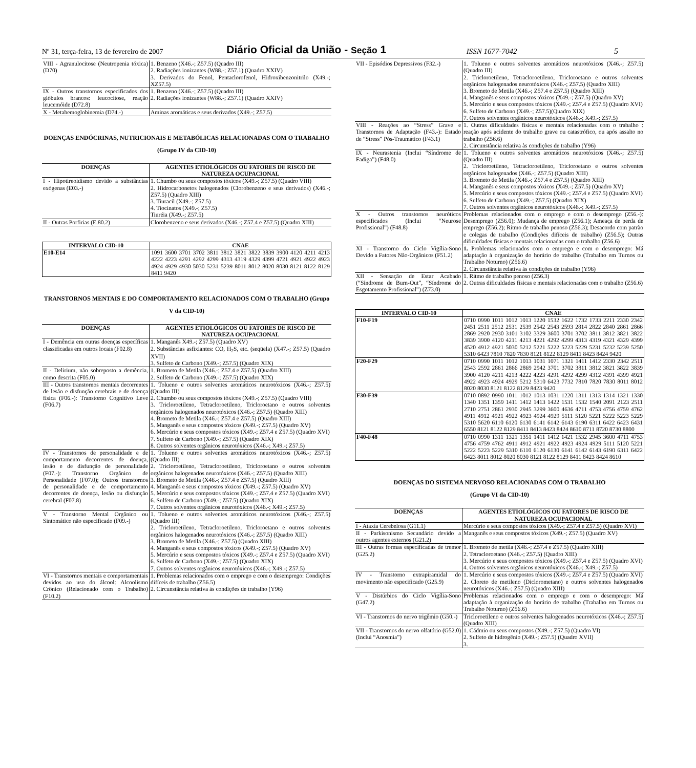Nº 31, terça-feira, 13 de fevereiro de 2007
Diário Oficial da União - Seção 1
ISSN 1677-7042
5
| VIII - Agranulocitose (Neutropenia tóxica) (D70) | 1. Benzeno (X46.-; Z57.5) (Quadro III) 2. Radiações ionizantes (W88.-; Z57.1) (Quadro XXIV) 3. Derivados do Fenol, Pentaclorofenol, Hidroxibenzonitrilo (X49.-; XZ57.5) |
| IX - Outros transtornos especificados dos glóbulos brancos: leucocitose, reação leucemóide (D72.8) | 1. Benzeno (X46.-; Z57.5) (Quadro III) 2. Radiações ionizantes (W88.-; Z57.1) (Quadro XXIV) |
| X - Metahemoglobinemia (D74.-) | Aminas aromáticas e seus derivados (X49.-; Z57.5) |
DOENÇAS ENDÓCRINAS, NUTRICIONAIS E METABÓLICAS RELACIONADAS COM O TRABALHO (Grupo IV da CID-10)
| DOENÇAS | AGENTES ETIOLÓGICOS OU FATORES DE RISCO DE NATUREZA OCUPACIONAL |
| --- | --- |
| I - Hipotireoidismo devido a substâncias exógenas (E03.-) | 1. Chumbo ou seus compostos tóxicos (X49.-; Z57.5) (Quadro VIII) 2. Hidrocarbonetos halogenados (Clorobenzeno e seus derivados) (X46.-; Z57.5) (Quadro XIII) 3. Tiuracil (X49.-; Z57.5) 4. Tiocinatos (X49.-; Z57.5) Tiuréia (X49.-; Z57.5) |
| II - Outras Porfirias (E.80.2) | Clorobenzeno e seus derivados (X46.-; Z57.4 e Z57.5) (Quadro XIII) |
| INTERVALO CID-10 | CNAE |
| --- | --- |
| E10-E14 | 1091 3600 3701 3702 3811 3812 3821 3822 3839 3900 4120 4211 4213 4222 4223 4291 4292 4299 4313 4319 4329 4399 4721 4921 4922 4923 4924 4929 4930 5030 5231 5239 8011 8012 8020 8030 8121 8122 8129 8411 9420 |
TRANSTORNOS MENTAIS E DO COMPORTAMENTO RELACIONADOS COM O TRABALHO (Grupo V da CID-10)
| DOENÇAS | AGENTES ETIOLÓGICOS OU FATORES DE RISCO DE NATUREZA OCUPACIONAL |
| --- | --- |
| I - Demência em outras doenças específicas classificadas em outros locais (F02.8) | 1. Manganês X49.-; Z57.5) (Quadro XV) 2. Substâncias asfixiantes: CO, H<sub>2</sub>S, etc. (seqüela) (X47.-; Z57.5) (Quadro XVII) 3. Sulfeto de Carbono (X49.-; Z57.5) (Quadro XIX) |
| II - Delirium, não sobreposto a demência, como descrita (F05.0) | 1. Brometo de Metila (X46.-; Z57.4 e Z57.5) (Quadro XIII) 2. Sulfeto de Carbono (X49.-; Z57.5) (Quadro XIX) |
| III - Outros transtornos mentais decorrentes de lesão e disfunção cerebrais e de doença física (F06.-): Transtorno Cognitivo Leve (F06.7) | 1. Tolueno e outros solventes aromáticos neurotóxicos (X46.-; Z57.5) (Quadro III) 2. Chumbo ou seus compostos tóxicos (X49.-; Z57.5) (Quadro VIII) 3. Tricloroetileno, Tetracloroetileno, Tricloroetano e outros solventes orgânicos halogenados neurotóxicos (X46.-; Z57.5) (Quadro XIII) 4. Brometo de Metila (X46.-; Z57.4 e Z57.5) (Quadro XIII) 5. Manganês e seus compostos tóxicos (X49.-; Z57.5) (Quadro XV) 6. Mercúrio e seus compostos tóxicos (X49.-; Z57.4 e Z57.5) (Quadro XVI) 7. Sulfeto de Carbono (X49.-; Z57.5) (Quadro XIX) 8. Outros solventes orgânicos neurotóxicos (X46.-; X49.-; Z57.5) |
| IV - Transtornos de personalidade e de comportamento decorrentes de doença, lesão e de disfunção de personalidade (F07.-): Transtorno Orgânico de Personalidade (F07.0); Outros transtornos de personalidade e de comportamento decorrentes de doença, lesão ou disfunção cerebral (F07.8) | 1. Tolueno e outros solventes aromáticos neurotóxicos (X46.-; Z57.5) (Quadro III) 2. Tricloroetileno, Tetracloroetileno, Tricloroetano e outros solventes orgânicos halogenados neurotóxicos (X46.-; Z57.5) (Quadro XIII) 3. Brometo de Metila (X46.-; Z57.4 e Z57.5) (Quadro XIII) 4. Manganês e seus compostos tóxicos (X49.-; Z57.5) (Quadro XV) 5. Mercúrio e seus compostos tóxicos (X49.-; Z57.4 e Z57.5) (Quadro XVI) 6. Sulfeto de Carbono (X49.-; Z57.5) (Quadro XIX) 7. Outros solventes orgânicos neurotóxicos (X46.-; X49.-; Z57.5) |
| V - Transtorno Mental Orgânico ou Sintomático não especificado (F09.-) | 1. Tolueno e outros solventes aromáticos neurotóxicos (X46.-; Z57.5) (Quadro III) 2. Tricloroetileno, Tetracloroetileno, Tricloroetano e outros solventes orgânicos halogenados neurotóxicos (X46.-; Z57.5) (Quadro XIII) 3. Brometo de Metila (X46.-; Z57.5) (Quadro XIII) 4. Manganês e seus compostos tóxicos (X49.-; Z57.5) (Quadro XV) 5. Mercúrio e seus compostos tóxicos (X49.-; Z57.4 e Z57.5) (Quadro XVI) 6. Sulfeto de Carbono (X49.-; Z57.5) (Quadro XIX) 7. Outros solventes orgânicos neurotóxicos (X46.-; X49.-; Z57.5) |
| VI - Transtornos mentais e comportamentais devidos ao uso do álcool: Alcoolismo Crônico (Relacionado com o Trabalho) (F10.2) | 1. Problemas relacionados com o emprego e com o desemprego: Condições difíceis de trabalho (Z56.5) 2. Circunstância relativa às condições de trabalho (Y96) |
| VII - Episódios Depressivos (F32.-) | 1. Tolueno e outros solventes aromáticos neurotóxicos (X46.-; Z57.5) (Quadro III) 2. Tricloroetileno, Tetracloroetileno, Tricloroetano e outros solventes orgânicos halogenados neurotóxicos (X46.-; Z57.5) (Quadro XIII) 3. Brometo de Metila (X46.-; Z57.4 e Z57.5) (Quadro XIII) 4. Manganês e seus compostos tóxicos (X49.-; Z57.5) (Quadro XV) 5. Mercúrio e seus compostos tóxicos (X49.-; Z57.4 e Z57.5) (Quadro XVI) 6. Sulfeto de Carbono (X49.-; Z57.5)(Quadro XIX) 7. Outros solventes orgânicos neurotóxicos (X46.-; X49.-; Z57.5) |
| VIII - Reações ao “Stress” Grave e Transtornos de Adaptação (F43.-): Estado de “Stress” Pós-Traumático (F43.1) | 1. Outras dificuldades físicas e mentais relacionadas com o trabalho : reação após acidente do trabalho grave ou catastrófico, ou após assalto no trabalho (Z56.6) 2. Circunstância relativa às condições de trabalho (Y96) |
| IX - Neurastenia (Inclui “Síndrome de Fadiga”) (F48.0) | 1. Tolueno e outros solventes aromáticos neurotóxicos (X46.-; Z57.5) (Quadro III) 2. Tricloroetileno, Tetracloroetileno, Tricloroetano e outros solventes orgânicos halogenados (X46.-; Z57.5) (Quadro XIII) 3. Brometo de Metila (X46.-; Z57.4 e Z57.5) (Quadro XIII) 4. Manganês e seus compostos tóxicos (X49.-; Z57.5) (Quadro XV) 5. Mercúrio e seus compostos tóxicos (X49.-; Z57.4 e Z57.5) (Quadro XVI) 6. Sulfeto de Carbono (X49.-; Z57.5) (Quadro XIX) 7. Outros solventes orgânicos neurotóxicos (X46.-; X49.-; Z57.5) |
| X - Outros transtornos neuróticos especificados (Inclui “Neurose Profissional”) (F48.8) | Problemas relacionados com o emprego e com o desemprego (Z56.-): Desemprego (Z56.0); Mudança de emprego (Z56.1); Ameaça de perda de emprego (Z56.2); Ritmo de trabalho penoso (Z56.3); Desacordo com patrão e colegas de trabalho (Condições difíceis de trabalho) (Z56.5); Outras dificuldades físicas e mentais relacionadas com o trabalho (Z56.6) |
| XI - Transtorno do Ciclo Vigília-Sono Devido a Fatores Não-Orgânicos (F51.2) | 1. Problemas relacionados com o emprego e com o desemprego: Má adaptação à organização do horário de trabalho (Trabalho em Turnos ou Trabalho Noturno) (Z56.6) 2. Circunstância relativa às condições de trabalho (Y96) |
| XII - Sensação de Estar Acabado (“Síndrome de Burn-Out”, “Síndrome do Esgotamento Profissional”) (Z73.0) | 1. Ritmo de trabalho penoso (Z56.3) 2. Outras dificuldades físicas e mentais relacionadas com o trabalho (Z56.6) |
| INTERVALO CID-10 | CNAE |
| --- | --- |
| F10-F19 | 0710 0990 1011 1012 1013 1220 1532 1622 1732 1733 2211 2330 2342 2451 2511 2512 2531 2539 2542 2543 2593 2814 2822 2840 2861 2866 2869 2920 2930 3101 3102 3329 3600 3701 3702 3811 3812 3821 3822 3839 3900 4120 4211 4213 4221 4292 4299 4313 4319 4321 4329 4399 4520 4912 4921 5030 5212 5221 5222 5223 5229 5231 5232 5239 5250 5310 6423 7810 7820 7830 8121 8122 8129 8411 8423 8424 9420 |
| F20-F29 | 0710 0990 1011 1012 1013 1031 1071 1321 1411 1412 2330 2342 2511 2543 2592 2861 2866 2869 2942 3701 3702 3811 3812 3821 3822 3839 3900 4120 4211 4213 4222 4223 4291 4292 4299 4312 4391 4399 4921 4922 4923 4924 4929 5212 5310 6423 7732 7810 7820 7830 8011 8012 8020 8030 8121 8122 8129 8423 9420 |
| F30-F39 | 0710 0892 0990 1011 1012 1013 1031 1220 1311 1313 1314 1321 1330 1340 1351 1359 1411 1412 1413 1422 1531 1532 1540 2091 2123 2511 2710 2751 2861 2930 2945 3299 3600 4636 4711 4753 4756 4759 4762 4911 4912 4921 4922 4923 4924 4929 5111 5120 5221 5222 5223 5229 5310 5620 6110 6120 6130 6141 6142 6143 6190 6311 6422 6423 6431 6550 8121 8122 8129 8411 8413 8423 8424 8610 8711 8720 8730 8800 |
| F40-F48 | 0710 0990 1311 1321 1351 1411 1412 1421 1532 2945 3600 4711 4753 4756 4759 4762 4911 4912 4921 4922 4923 4924 4929 5111 5120 5221 5222 5223 5229 5310 6110 6120 6130 6141 6142 6143 6190 6311 6422 6423 8011 8012 8020 8030 8121 8122 8129 8411 8423 8424 8610 |
DOENÇAS DO SISTEMA NERVOSO RELACIONADAS COM O TRABALHO
(Grupo VI da CID-10)
| DOENÇAS | AGENTES ETIOLÓGICOS OU FATORES DE RISCO DE NATUREZA OCUPACIONAL |
| --- | --- |
| I - Ataxia Cerebelosa (G11.1) | Mercúrio e seus compostos tóxicos (X49.-; Z57.4 e Z57.5) (Quadro XVI) |
| II - Parkisonismo Secundário devido a outros agentes externos (G21.2) | Manganês e seus compostos tóxicos (X49.-; Z57.5) (Quadro XV) |
| III - Outras formas especificadas de tremor (G25.2) | 1. Brometo de metila (X46.-; Z57.4 e Z57.5) (Quadro XIII) 2. Tetracloroetano (X46.-; Z57.5) (Quadro XIII) 3. Mercúrio e seus compostos tóxicos (X49.-; Z57.4 e Z57.5) (Quadro XVI) 4. Outros solventes orgânicos neurotóxicos (X46.-; X49.-; Z57.5) |
| IV - Transtorno extrapiramidal do movimento não especificado (G25.9) | 1. Mercúrio e seus compostos tóxicos (X49.-; Z57.4 e Z57.5) (Quadro XVI) 2. Cloreto de metileno (Diclorometano) e outros solventes halogenados neurotóxicos (X46.-; Z57.5) (Quadro XIII) |
| V - Distúrbios do Ciclo Vigília-Sono (G47.2) | Problemas relacionados com o emprego e com o desemprego: Má adaptação à organização do horário de trabalho (Trabalho em Turnos ou Trabalho Noturno) (Z56.6) |
| VI - Transtornos do nervo trigêmio (G50.-) | Tricloroetileno e outros solventes halogenados neurotóxicos (X46.-; Z57.5) (Quadro XIII) |
| VII - Transtornos do nervo olfatório (G52.0) (Inclui “Anosmia”) | 1. Cádmio ou seus compostos (X49.-; Z57.5) (Quadro VI) 2. Sulfeto de hidrogênio (X49.-; Z57.5) (Quadro XVII) 3. |